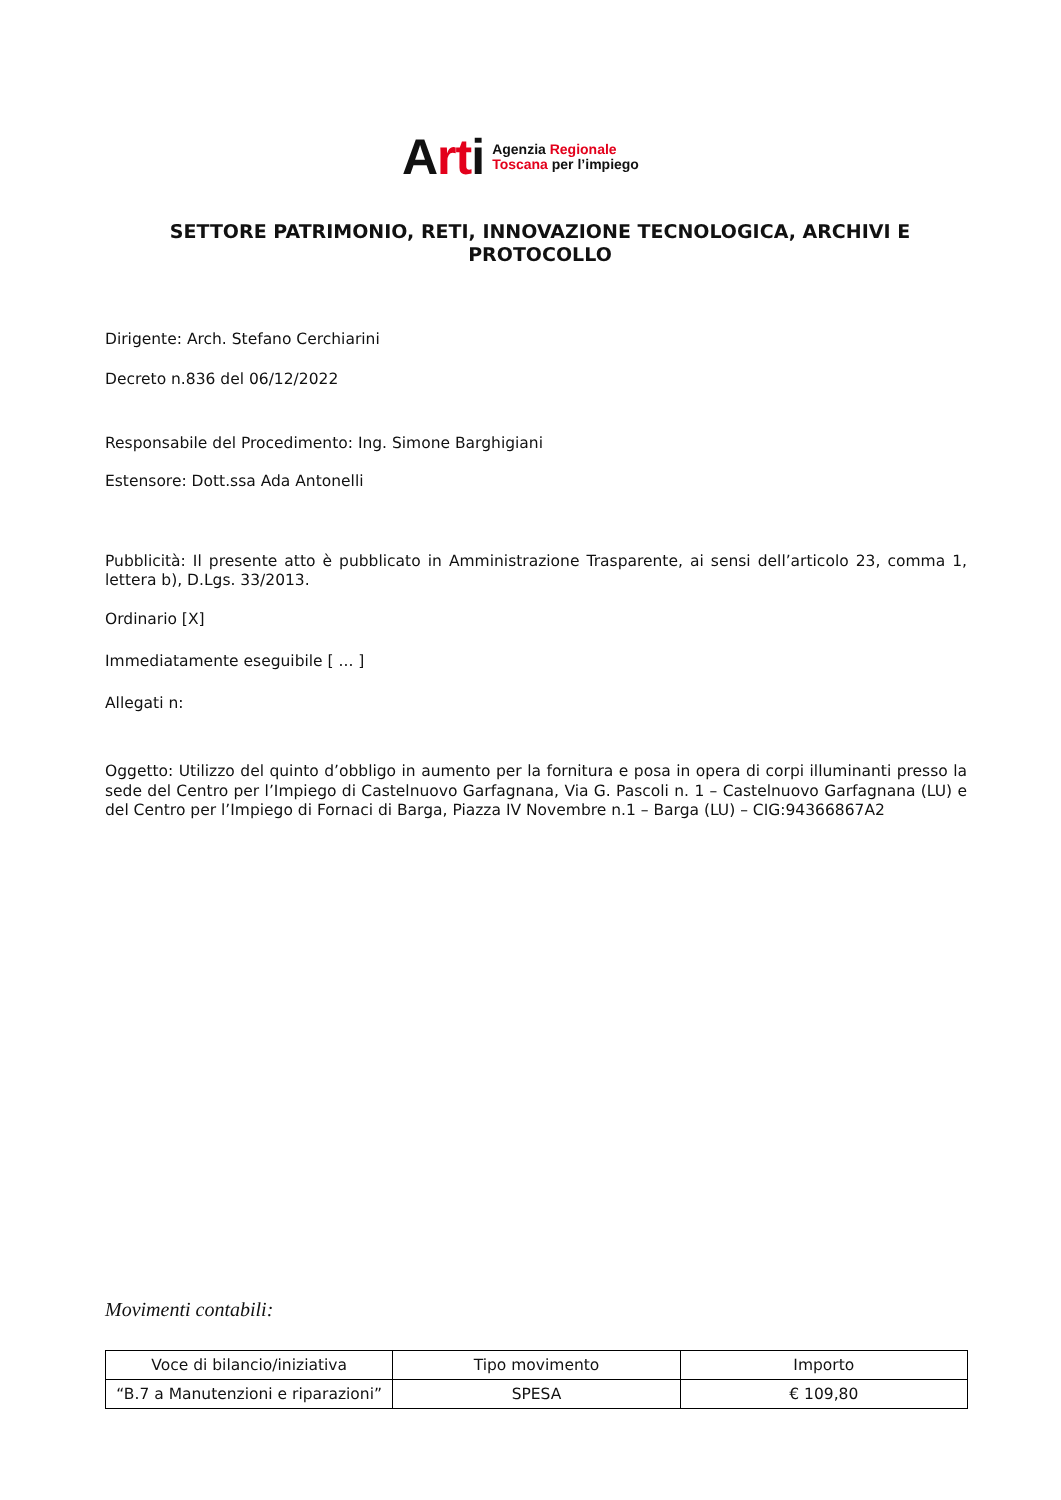Arti
Agenzia Regionale
Toscana per l’impiego
SETTORE PATRIMONIO, RETI, INNOVAZIONE TECNOLOGICA, ARCHIVI E PROTOCOLLO
Dirigente: Arch. Stefano Cerchiarini
Decreto n.836 del 06/12/2022
Responsabile del Procedimento: Ing. Simone Barghigiani
Estensore: Dott.ssa Ada Antonelli
Pubblicità: Il presente atto è pubblicato in Amministrazione Trasparente, ai sensi dell’articolo 23, comma 1, lettera b), D.Lgs. 33/2013.
Ordinario [X]
Immediatamente eseguibile [ ... ]
Allegati n:
Oggetto: Utilizzo del quinto d’obbligo in aumento per la fornitura e posa in opera di corpi illuminanti presso la sede del Centro per l’Impiego di Castelnuovo Garfagnana, Via G. Pascoli n. 1 – Castelnuovo Garfagnana (LU) e del Centro per l’Impiego di Fornaci di Barga, Piazza IV Novembre n.1 – Barga (LU) – CIG:94366867A2
Movimenti contabili:
| Voce di bilancio/iniziativa | Tipo movimento | Importo |
| --- | --- | --- |
| “B.7 a Manutenzioni e riparazioni” | SPESA | € 109,80 |